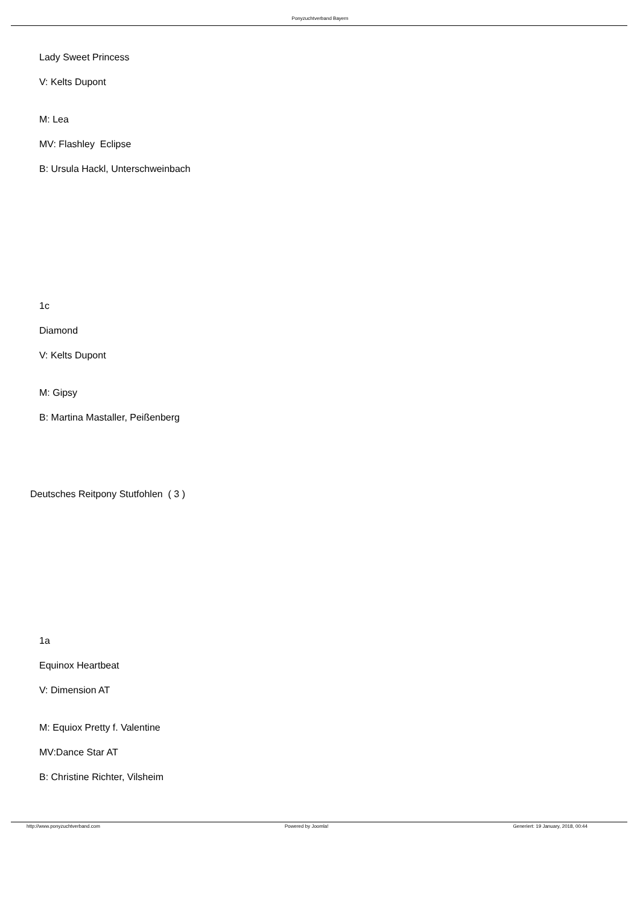Ponyzuchtverband Bayern
Lady Sweet Princess
V: Kelts Dupont
M: Lea
MV: Flashley Eclipse
B: Ursula Hackl, Unterschweinbach
1c
Diamond
V: Kelts Dupont
M: Gipsy
B: Martina Mastaller, Peißenberg
Deutsches Reitpony Stutfohlen ( 3 )
1a
Equinox Heartbeat
V: Dimension AT
M: Equiox Pretty f. Valentine
MV:Dance Star AT
B: Christine Richter, Vilsheim
http://www.ponyzuchtverband.com Powered by Joomla! Generiert: 19 January, 2018, 00:44